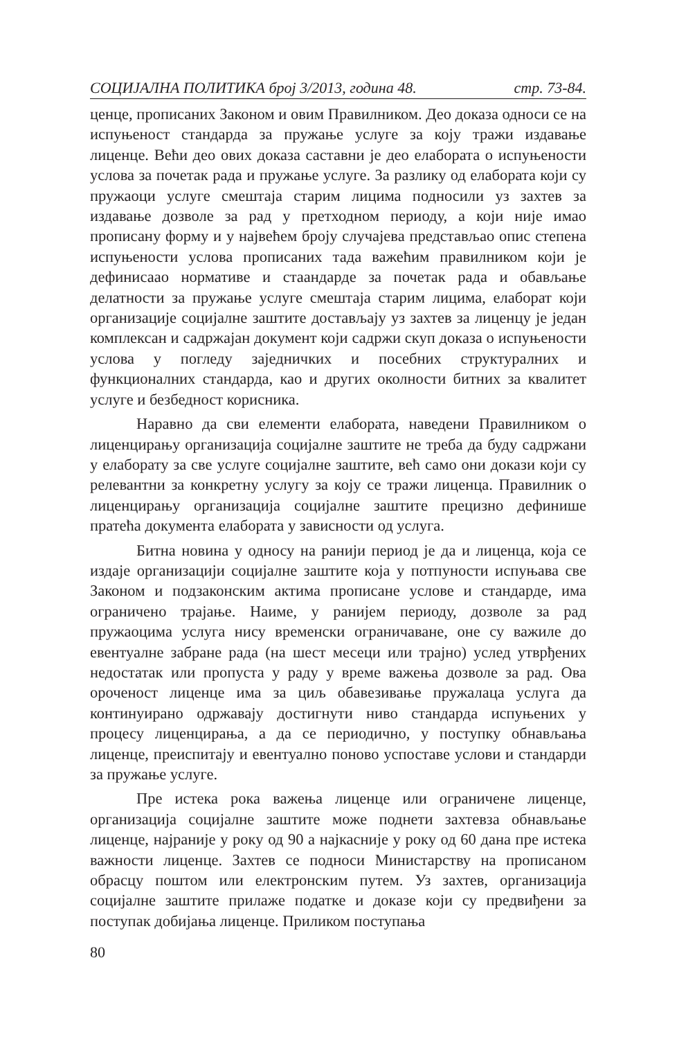СОЦИЈАЛНА ПОЛИТИКА број 3/2013, година 48. стр. 73-84.
ценце, прописаних Законом и овим Правилником. Део доказа односи се на испуњеност стандарда за пружање услуге за коју тражи издавање лиценце. Већи део ових доказа саставни је део елабората о испуњености услова за почетак рада и пружање услуге. За разлику од елабората који су пружаоци услуге смештаја старим лицима подносили уз захтев за издавање дозволе за рад у претходном периоду, а који није имао прописану форму и у највећем броју случајева представљао опис степена испуњености услова прописаних тада важећим правилником који је дефинисаао нормативе и стаандарде за почетак рада и обављање делатности за пружање услуге смештаја старим лицима, елаборат који организације социјалне заштите достављају уз захтев за лиценцу је један комплексан и садржајан документ који садржи скуп доказа о испуњености услова у погледу заједничких и посебних структуралних и функционалних стандарда, као и других околности битних за квалитет услуге и безбедност корисника.
Наравно да сви елементи елабората, наведени Правилником о лиценцирању организација социјалне заштите не треба да буду садржани у елаборату за све услуге социјалне заштите, већ само они докази који су релевантни за конкретну услугу за коју се тражи лиценца. Правилник о лиценцирању организација социјалне заштите прецизно дефинише пратећа документа елабората у зависности од услуга.
Битна новина у односу на ранији период је да и лиценца, која се издаје организацији социјалне заштите која у потпуности испуњава све Законом и подзаконским актима прописане услове и стандарде, има ограничено трајање. Наиме, у ранијем периоду, дозволе за рад пружаоцима услуга нису временски ограничаване, оне су важиле до евентуалне забране рада (на шест месеци или трајно) услед утврђених недостатак или пропуста у раду у време важења дозволе за рад. Ова ороченост лиценце има за циљ обавезивање пружалаца услуга да континуирано одржавају достигнути ниво стандарда испуњених у процесу лиценцирања, а да се периодично, у поступку обнављања лиценце, преиспитају и евентуално поново успоставе услови и стандарди за пружање услуге.
Пре истека рока важења лиценце или ограничене лиценце, организација социјалне заштите може поднети захтевза обнављање лиценце, најраније у року од 90 а најкасније у року од 60 дана пре истека важности лиценце. Захтев се подноси Министарству на прописаном обрасцу поштом или електронским путем. Уз захтев, организација социјалне заштите прилаже податке и доказе који су предвиђени за поступак добијања лиценце. Приликом поступања
80